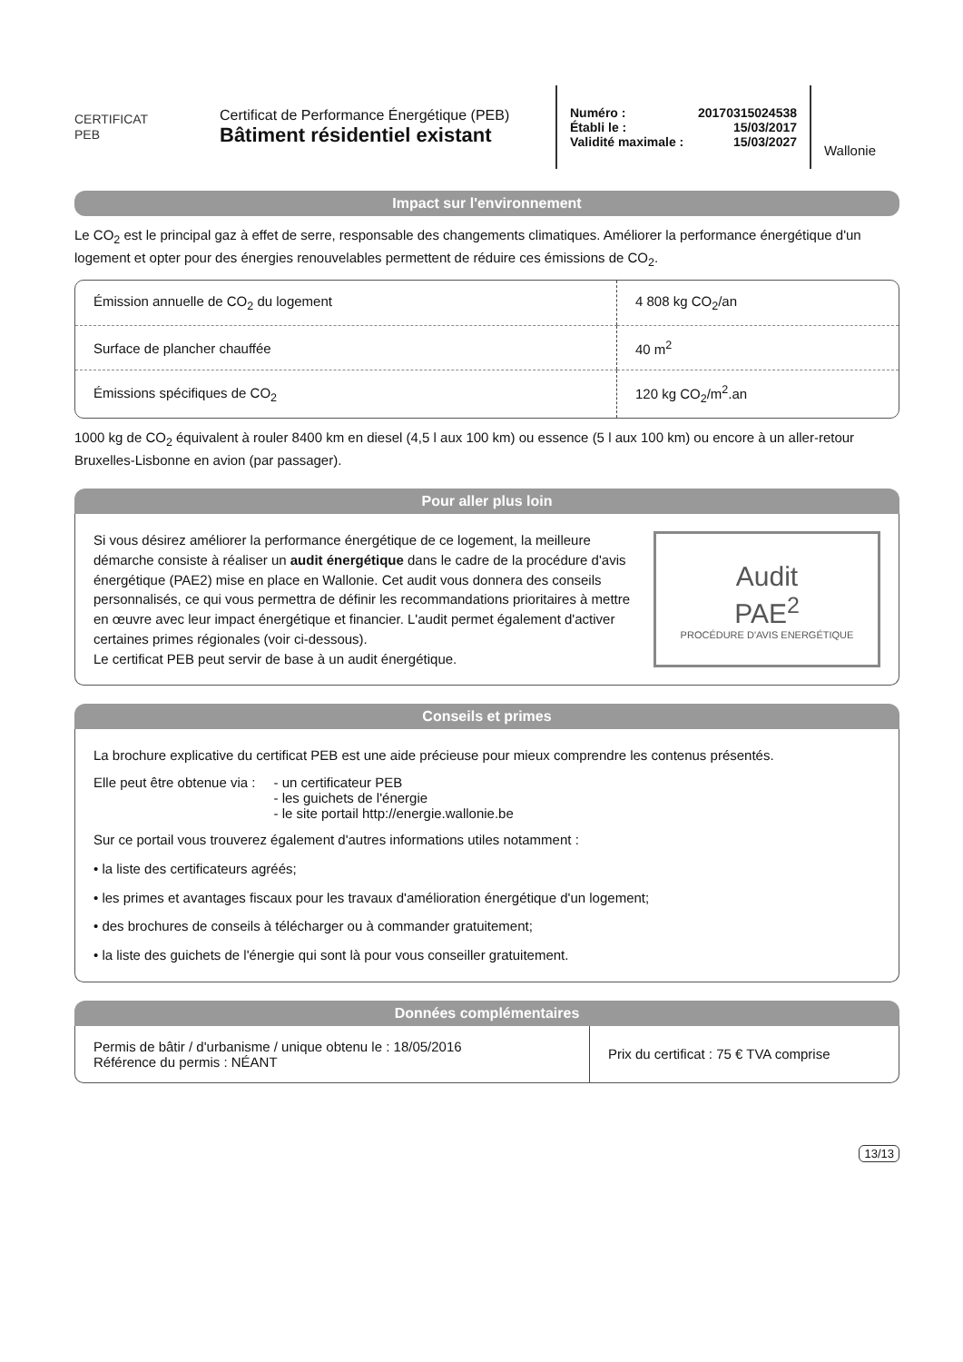CERTIFICAT
PEB
Certificat de Performance Énergétique (PEB)
Bâtiment résidentiel existant
Numéro : 20170315024538
Établi le : 15/03/2017
Validité maximale : 15/03/2027
Wallonie
Impact sur l'environnement
Le CO<sub>2</sub> est le principal gaz à effet de serre, responsable des changements climatiques. Améliorer la performance énergétique d'un logement et opter pour des énergies renouvelables permettent de réduire ces émissions de CO<sub>2</sub>.
| Émission annuelle de CO<sub>2</sub> du logement | 4 808 kg CO<sub>2</sub>/an |
| Surface de plancher chauffée | 40 m<sup>2</sup> |
| Émissions spécifiques de CO<sub>2</sub> | 120 kg CO<sub>2</sub>/m<sup>2</sup>.an |
1000 kg de CO<sub>2</sub> équivalent à rouler 8400 km en diesel (4,5 l aux 100 km) ou essence (5 l aux 100 km) ou encore à un aller-retour Bruxelles-Lisbonne en avion (par passager).
Pour aller plus loin
Si vous désirez améliorer la performance énergétique de ce logement, la meilleure démarche consiste à réaliser un audit énergétique dans le cadre de la procédure d'avis énergétique (PAE2) mise en place en Wallonie. Cet audit vous donnera des conseils personnalisés, ce qui vous permettra de définir les recommandations prioritaires à mettre en œuvre avec leur impact énergétique et financier. L'audit permet également d'activer certaines primes régionales (voir ci-dessous).
Le certificat PEB peut servir de base à un audit énergétique.
Audit
PAE<sup>2</sup>
PROCÉDURE D'AVIS ENERGÉTIQUE
Conseils et primes
La brochure explicative du certificat PEB est une aide précieuse pour mieux comprendre les contenus présentés.
Elle peut être obtenue via : - un certificateur PEB
- les guichets de l'énergie
- le site portail http://energie.wallonie.be
Sur ce portail vous trouverez également d'autres informations utiles notamment :
• la liste des certificateurs agréés;
• les primes et avantages fiscaux pour les travaux d'amélioration énergétique d'un logement;
• des brochures de conseils à télécharger ou à commander gratuitement;
• la liste des guichets de l'énergie qui sont là pour vous conseiller gratuitement.
Données complémentaires
| Permis de bâtir / d'urbanisme / unique obtenu le : 18/05/2016 Référence du permis : NÉANT | Prix du certificat : 75 € TVA comprise |
13/13